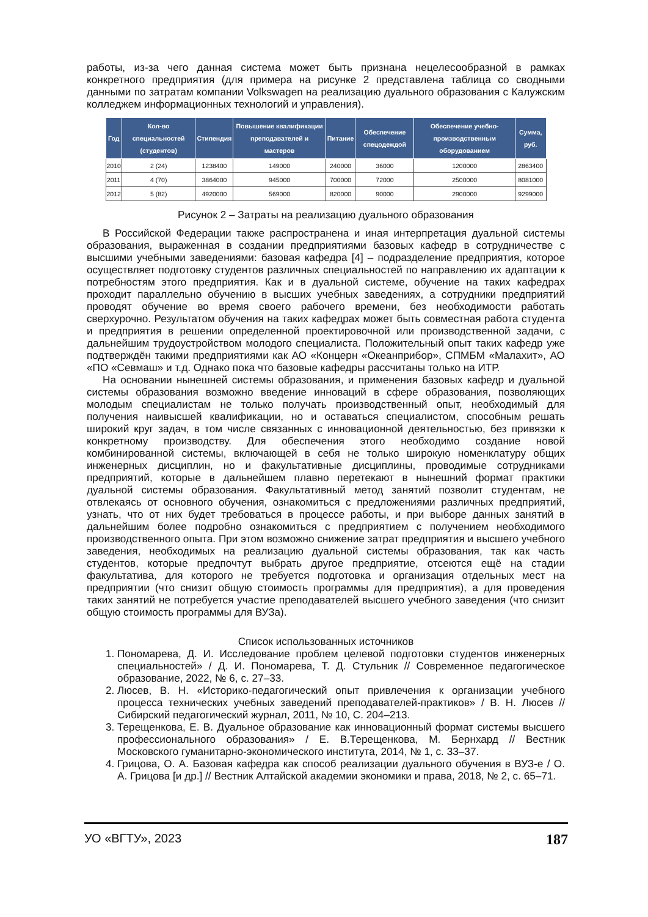работы, из-за чего данная система может быть признана нецелесообразной в рамках конкретного предприятия (для примера на рисунке 2 представлена таблица со сводными данными по затратам компании Volkswagen на реализацию дуального образования с Калужским колледжем информационных технологий и управления).
| Год | Кол-во специальностей (студентов) | Стипендия | Повышение квалификации преподавателей и мастеров | Питание | Обеспечение спецодеждой | Обеспечение учебно-производственным оборудованием | Сумма, руб. |
| --- | --- | --- | --- | --- | --- | --- | --- |
| 2010 | 2 (24) | 1238400 | 149000 | 240000 | 36000 | 1200000 | 2863400 |
| 2011 | 4 (70) | 3864000 | 945000 | 700000 | 72000 | 2500000 | 8081000 |
| 2012 | 5 (82) | 4920000 | 569000 | 820000 | 90000 | 2900000 | 9299000 |
Рисунок 2 – Затраты на реализацию дуального образования
В Российской Федерации также распространена и иная интерпретация дуальной системы образования, выраженная в создании предприятиями базовых кафедр в сотрудничестве с высшими учебными заведениями: базовая кафедра [4] – подразделение предприятия, которое осуществляет подготовку студентов различных специальностей по направлению их адаптации к потребностям этого предприятия. Как и в дуальной системе, обучение на таких кафедрах проходит параллельно обучению в высших учебных заведениях, а сотрудники предприятий проводят обучение во время своего рабочего времени, без необходимости работать сверхурочно. Результатом обучения на таких кафедрах может быть совместная работа студента и предприятия в решении определенной проектировочной или производственной задачи, с дальнейшим трудоустройством молодого специалиста. Положительный опыт таких кафедр уже подтверждён такими предприятиями как АО «Концерн «Океанприбор», СПМБМ «Малахит», АО «ПО «Севмаш» и т.д. Однако пока что базовые кафедры рассчитаны только на ИТР.
На основании нынешней системы образования, и применения базовых кафедр и дуальной системы образования возможно введение инноваций в сфере образования, позволяющих молодым специалистам не только получать производственный опыт, необходимый для получения наивысшей квалификации, но и оставаться специалистом, способным решать широкий круг задач, в том числе связанных с инновационной деятельностью, без привязки к конкретному производству. Для обеспечения этого необходимо создание новой комбинированной системы, включающей в себя не только широкую номенклатуру общих инженерных дисциплин, но и факультативные дисциплины, проводимые сотрудниками предприятий, которые в дальнейшем плавно перетекают в нынешний формат практики дуальной системы образования. Факультативный метод занятий позволит студентам, не отвлекаясь от основного обучения, ознакомиться с предложениями различных предприятий, узнать, что от них будет требоваться в процессе работы, и при выборе данных занятий в дальнейшим более подробно ознакомиться с предприятием с получением необходимого производственного опыта. При этом возможно снижение затрат предприятия и высшего учебного заведения, необходимых на реализацию дуальной системы образования, так как часть студентов, которые предпочтут выбрать другое предприятие, отсеются ещё на стадии факультатива, для которого не требуется подготовка и организация отдельных мест на предприятии (что снизит общую стоимость программы для предприятия), а для проведения таких занятий не потребуется участие преподавателей высшего учебного заведения (что снизит общую стоимость программы для ВУЗа).
Список использованных источников
1. Пономарева, Д. И. Исследование проблем целевой подготовки студентов инженерных специальностей» / Д. И. Пономарева, Т. Д. Стульник // Современное педагогическое образование, 2022, № 6, с. 27–33.
2. Люсев, В. Н. «Историко-педагогический опыт привлечения к организации учебного процесса технических учебных заведений преподавателей-практиков» / В. Н. Люсев // Сибирский педагогический журнал, 2011, № 10, С. 204–213.
3. Терещенкова, Е. В. Дуальное образование как инновационный формат системы высшего профессионального образования» / Е. В.Терещенкова, М. Бернхард // Вестник Московского гуманитарно-экономического института, 2014, № 1, с. 33–37.
4. Грицова, О. А. Базовая кафедра как способ реализации дуального обучения в ВУЗ-е / О. А. Грицова [и др.] // Вестник Алтайской академии экономики и права, 2018, № 2, с. 65–71.
УО «ВГТУ», 2023 187